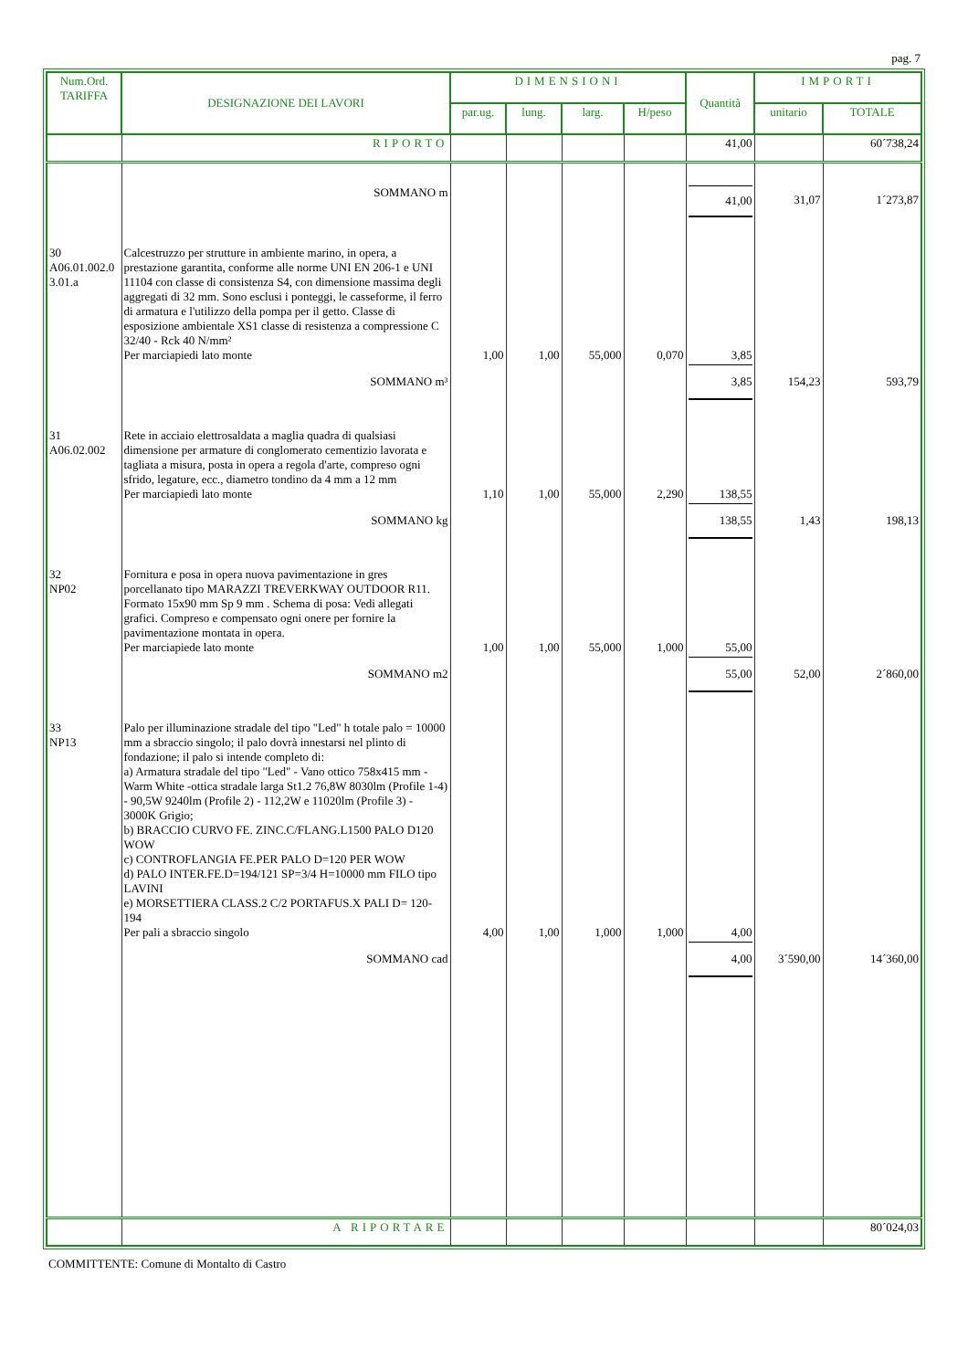pag. 7
| Num.Ord. TARIFFA | DESIGNAZIONE DEI LAVORI | DIMENSIONI | | | | Quantità | IMPORTI | |
| --- | --- | --- | --- | --- | --- | --- | --- | --- |
| | | par.ug. | lung. | larg. | H/peso | | unitario | TOTALE |
| | RIPORTO | | | | | 41,00 | | 60´738,24 |
| | SOMMANO m | | | | | 41,00 | 31,07 | 1´273,87 |
| 30 A06.01.002.0 3.01.a | Calcestruzzo per strutture in ambiente marino, in opera, a prestazione garantita, conforme alle norme UNI EN 206-1 e UNI 11104 con classe di consistenza S4, con dimensione massima degli aggregati di 32 mm. Sono esclusi i ponteggi, le casseforme, il ferro di armatura e l'utilizzo della pompa per il getto. Classe di esposizione ambientale XS1 classe di resistenza a compressione C 32/40 - Rck 40 N/mm² Per marciapiedi lato monte | 1,00 | 1,00 | 55,000 | 0,070 | 3,85 | | |
| | SOMMANO m³ | | | | | 3,85 | 154,23 | 593,79 |
| 31 A06.02.002 | Rete in acciaio elettrosaldata a maglia quadra di qualsiasi dimensione per armature di conglomerato cementizio lavorata e tagliata a misura, posta in opera a regola d'arte, compreso ogni sfrido, legature, ecc., diametro tondino da 4 mm a 12 mm Per marciapiedi lato monte | 1,10 | 1,00 | 55,000 | 2,290 | 138,55 | | |
| | SOMMANO kg | | | | | 138,55 | 1,43 | 198,13 |
| 32 NP02 | Fornitura e posa in opera nuova pavimentazione in gres porcellanato tipo MARAZZI TREVERKWAY OUTDOOR R11. Formato 15x90 mm Sp 9 mm . Schema di posa: Vedi allegati grafici. Compreso e compensato ogni onere per fornire la pavimentazione montata in opera. Per marciapiede lato monte | 1,00 | 1,00 | 55,000 | 1,000 | 55,00 | | |
| | SOMMANO m2 | | | | | 55,00 | 52,00 | 2´860,00 |
| 33 NP13 | Palo per illuminazione stradale del tipo "Led" h totale palo = 10000 mm a sbraccio singolo; il palo dovrà innestarsi nel plinto di fondazione; il palo si intende completo di: a) Armatura stradale del tipo "Led" - Vano ottico 758x415 mm - Warm White -ottica stradale larga St1.2 76,8W 8030lm (Profile 1-4) - 90,5W 9240lm (Profile 2) - 112,2W e 11020lm (Profile 3) - 3000K Grigio; b) BRACCIO CURVO FE. ZINC.C/FLANG.L1500 PALO D120 WOW c) CONTROFLANGIA FE.PER PALO D=120 PER WOW d) PALO INTER.FE.D=194/121 SP=3/4 H=10000 mm FILO tipo LAVINI e) MORSETTIERA CLASS.2 C/2 PORTAFUS.X PALI D= 120-194 Per pali a sbraccio singolo | 4,00 | 1,00 | 1,000 | 1,000 | 4,00 | | |
| | SOMMANO cad | | | | | 4,00 | 3´590,00 | 14´360,00 |
| | A RIPORTARE | | | | | | | 80´024,03 |
COMMITTENTE: Comune di Montalto di Castro